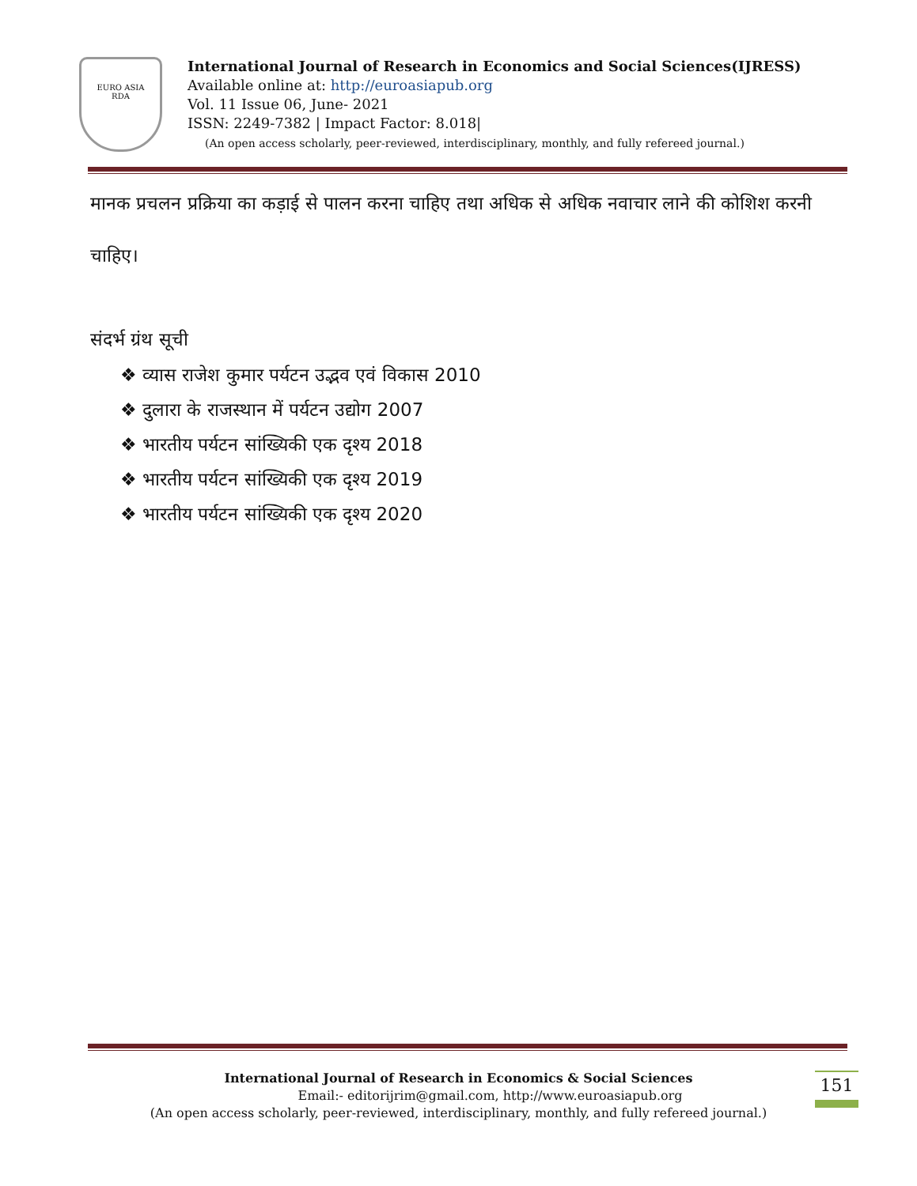EURO ASIA
RDA
International Journal of Research in Economics and Social Sciences(IJRESS)
Available online at: http://euroasiapub.org
Vol. 11 Issue 06, June- 2021
ISSN: 2249-7382 | Impact Factor: 8.018|
(An open access scholarly, peer-reviewed, interdisciplinary, monthly, and fully refereed journal.)
मानक प्रचलन प्रक्रिया का कड़ाई से पालन करना चाहिए तथा अधिक से अधिक नवाचार लाने की कोशिश करनी चाहिए।
संदर्भ ग्रंथ सूची
❖ व्यास राजेश कुमार पर्यटन उद्भव एवं विकास 2010
❖ दुलारा के राजस्थान में पर्यटन उद्योग 2007
❖ भारतीय पर्यटन सांख्यिकी एक दृश्य 2018
❖ भारतीय पर्यटन सांख्यिकी एक दृश्य 2019
❖ भारतीय पर्यटन सांख्यिकी एक दृश्य 2020
International Journal of Research in Economics & Social Sciences
Email:- editorijrim@gmail.com, http://www.euroasiapub.org
(An open access scholarly, peer-reviewed, interdisciplinary, monthly, and fully refereed journal.)
151